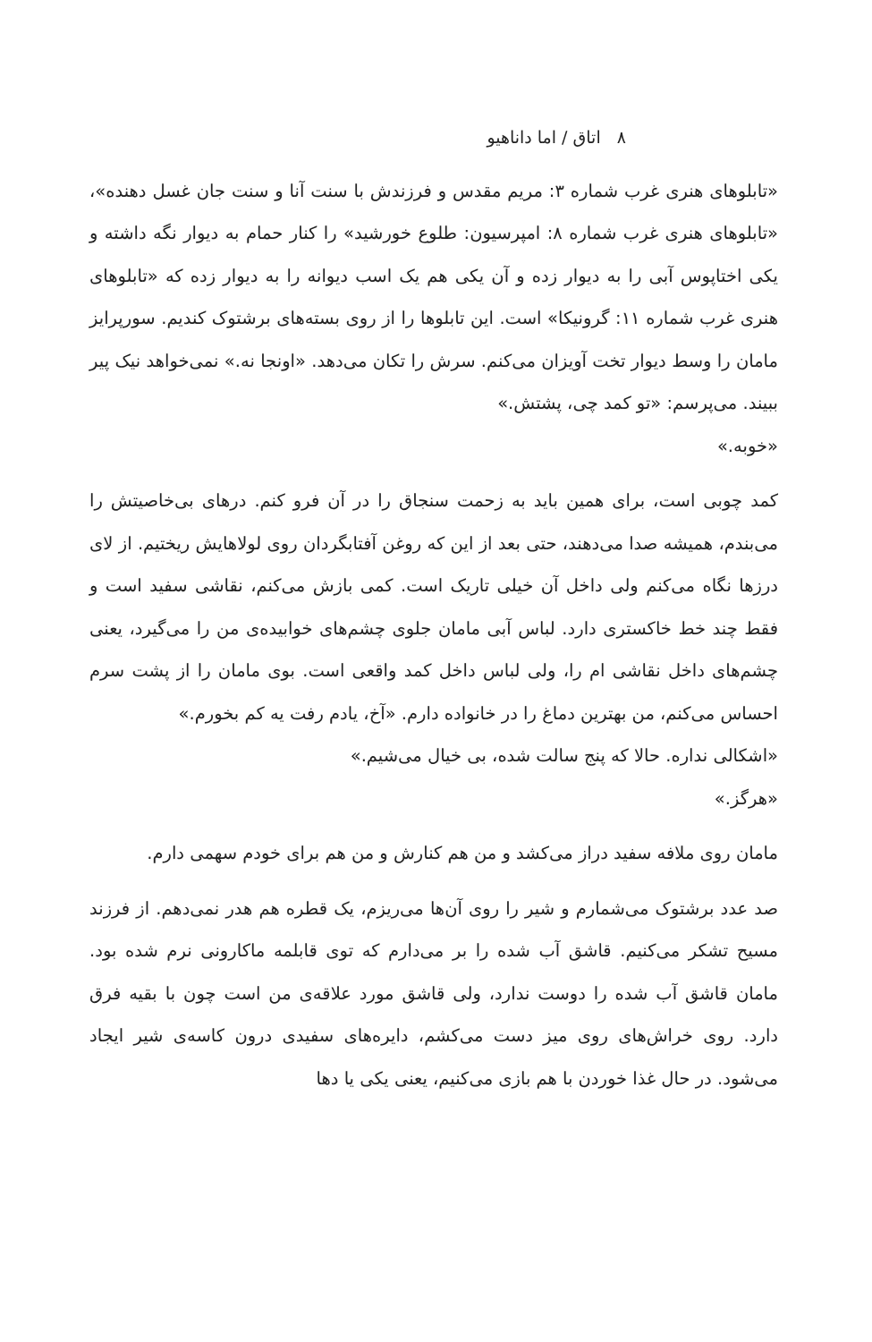۸ اتاق / اما داناهیو
«تابلوهای هنری غرب شماره ۳: مریم مقدس و فرزندش با سنت آنا و سنت جان غسل دهنده»، «تابلوهای هنری غرب شماره ۸: امپرسیون: طلوع خورشید» را کنار حمام به دیوار نگه داشته و یکی اختاپوس آبی را به دیوار زده و آن یکی هم یک اسب دیوانه را به دیوار زده که «تابلوهای هنری غرب شماره ۱۱: گرونیکا» است. این تابلوها را از روی بسته‌های برشتوک کندیم. سورپرایز ماما‌ن را وسط دیوار تخت آویزان می‌کنم. سرش را تکان می‌دهد. «اونجا نه.» نمی‌خواهد نیک پیر ببیند. می‌پرسم: «تو کمد چی، پشتش.»
«خوبه.»
کمد چوبی است، برای همین باید به زحمت سنجاق را در آن فرو کنم. درهای بی‌خاصیتش را می‌بندم، همیشه صدا می‌دهند، حتی بعد از این که روغن آفتابگردان روی لولاهایش ریختیم. از لای درزها نگاه می‌کنم ولی داخل آن خیلی تاریک است. کمی بازش می‌کنم، نقاشی سفید است و فقط چند خط خاکستری دارد. لباس آبی ماما‌ن جلوی چشم‌های خوابیده‌ی من را می‌گیرد، یعنی چشم‌های داخل نقاشی ام را، ولی لباس داخل کمد واقعی است. بوی ماما‌ن را از پشت سرم احساس می‌کنم، من بهترین دماغ را در خانواده دارم. «آخ، یادم رفت یه کم بخورم.»
«اشکالی نداره. حالا که پنج سالت شده، بی خیال می‌شیم.»
«هرگز.»
ماما‌ن روی ملافه سفید دراز می‌کشد و من هم کنارش و من هم برای خودم سهمی دارم.
صد عدد برشتوک می‌شمارم و شیر را روی آن‌ها می‌ریزم، یک قطره هم هدر نمی‌دهم. از فرزند مسیح تشکر می‌کنیم. قاشق آب شده را بر می‌دارم که توی قابلمه ماکارونی نرم شده بود. ماما‌ن قاشق آب شده را دوست ندارد، ولی قاشق مورد علاقه‌ی من است چون با بقیه فرق دارد. روی خراش‌های روی میز دست می‌کشم، دایره‌های سفیدی درون کاسه‌ی شیر ایجاد می‌شود. در حال غذا خوردن با هم بازی می‌کنیم، یعنی یکی یا دها